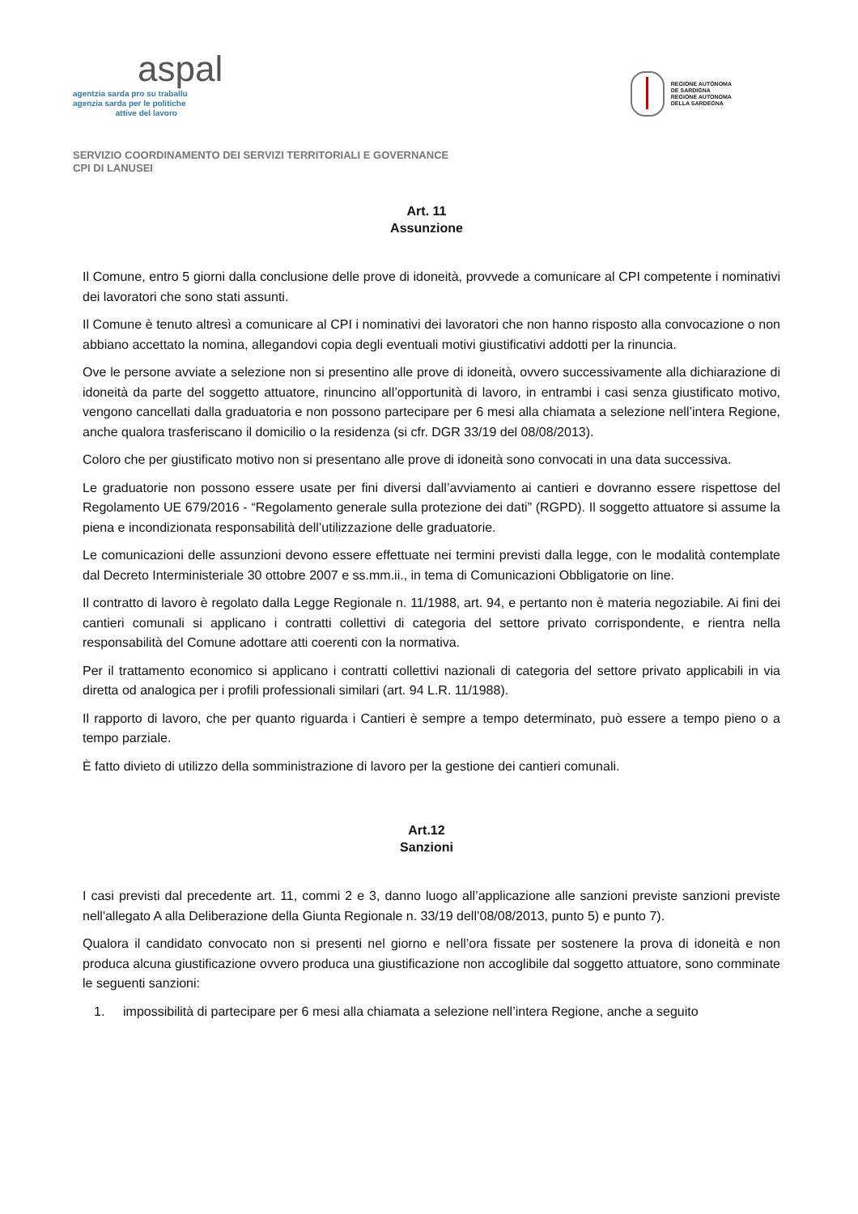aspal
agentzia sarda pro su traballu
agenzia sarda per le politiche
attive del lavoro
REGIONE AUTÒNOMA
DE SARDIGNA
REGIONE AUTONOMA
DELLA SARDEGNA
SERVIZIO COORDINAMENTO DEI SERVIZI TERRITORIALI E GOVERNANCE
CPI DI LANUSEI
Art. 11
Assunzione
Il Comune, entro 5 giorni dalla conclusione delle prove di idoneità, provvede a comunicare al CPI competente i nominativi dei lavoratori che sono stati assunti.
Il Comune è tenuto altresì a comunicare al CPI i nominativi dei lavoratori che non hanno risposto alla convocazione o non abbiano accettato la nomina, allegandovi copia degli eventuali motivi giustificativi addotti per la rinuncia.
Ove le persone avviate a selezione non si presentino alle prove di idoneità, ovvero successivamente alla dichiarazione di idoneità da parte del soggetto attuatore, rinuncino all’opportunità di lavoro, in entrambi i casi senza giustificato motivo, vengono cancellati dalla graduatoria e non possono partecipare per 6 mesi alla chiamata a selezione nell’intera Regione, anche qualora trasferiscano il domicilio o la residenza (si cfr. DGR 33/19 del 08/08/2013).
Coloro che per giustificato motivo non si presentano alle prove di idoneità sono convocati in una data successiva.
Le graduatorie non possono essere usate per fini diversi dall’avviamento ai cantieri e dovranno essere rispettose del Regolamento UE 679/2016 - “Regolamento generale sulla protezione dei dati” (RGPD). Il soggetto attuatore si assume la piena e incondizionata responsabilità dell’utilizzazione delle graduatorie.
Le comunicazioni delle assunzioni devono essere effettuate nei termini previsti dalla legge, con le modalità contemplate dal Decreto Interministeriale 30 ottobre 2007 e ss.mm.ii., in tema di Comunicazioni Obbligatorie on line.
Il contratto di lavoro è regolato dalla Legge Regionale n. 11/1988, art. 94, e pertanto non è materia negoziabile. Ai fini dei cantieri comunali si applicano i contratti collettivi di categoria del settore privato corrispondente, e rientra nella responsabilità del Comune adottare atti coerenti con la normativa.
Per il trattamento economico si applicano i contratti collettivi nazionali di categoria del settore privato applicabili in via diretta od analogica per i profili professionali similari (art. 94 L.R. 11/1988).
Il rapporto di lavoro, che per quanto riguarda i Cantieri è sempre a tempo determinato, può essere a tempo pieno o a tempo parziale.
È fatto divieto di utilizzo della somministrazione di lavoro per la gestione dei cantieri comunali.
Art.12
Sanzioni
I casi previsti dal precedente art. 11, commi 2 e 3, danno luogo all’applicazione alle sanzioni previste sanzioni previste nell'allegato A alla Deliberazione della Giunta Regionale n. 33/19 dell’08/08/2013, punto 5) e punto 7).
Qualora il candidato convocato non si presenti nel giorno e nell’ora fissate per sostenere la prova di idoneità e non produca alcuna giustificazione ovvero produca una giustificazione non accoglibile dal soggetto attuatore, sono comminate le seguenti sanzioni:
1. impossibilità di partecipare per 6 mesi alla chiamata a selezione nell’intera Regione, anche a seguito